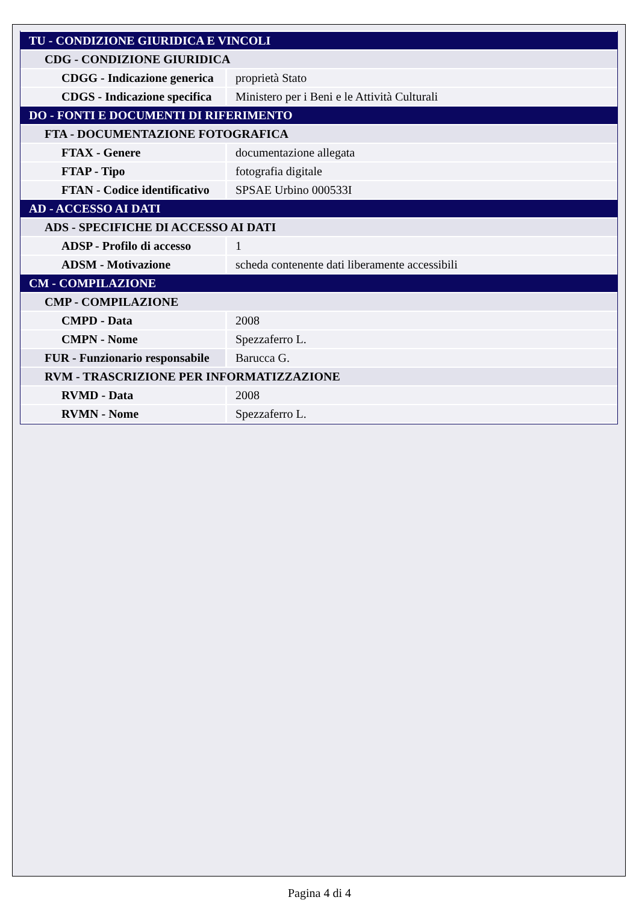| TU - CONDIZIONE GIURIDICA E VINCOLI | |
| CDG - CONDIZIONE GIURIDICA | |
| CDGG - Indicazione generica | proprietà Stato |
| CDGS - Indicazione specifica | Ministero per i Beni e le Attività Culturali |
| DO - FONTI E DOCUMENTI DI RIFERIMENTO | |
| FTA - DOCUMENTAZIONE FOTOGRAFICA | |
| FTAX - Genere | documentazione allegata |
| FTAP - Tipo | fotografia digitale |
| FTAN - Codice identificativo | SPSAE Urbino 000533I |
| AD - ACCESSO AI DATI | |
| ADS - SPECIFICHE DI ACCESSO AI DATI | |
| ADSP - Profilo di accesso | 1 |
| ADSM - Motivazione | scheda contenente dati liberamente accessibili |
| CM - COMPILAZIONE | |
| CMP - COMPILAZIONE | |
| CMPD - Data | 2008 |
| CMPN - Nome | Spezzaferro L. |
| FUR - Funzionario responsabile | Barucca G. |
| RVM - TRASCRIZIONE PER INFORMATIZZAZIONE | |
| RVMD - Data | 2008 |
| RVMN - Nome | Spezzaferro L. |
Pagina 4 di 4